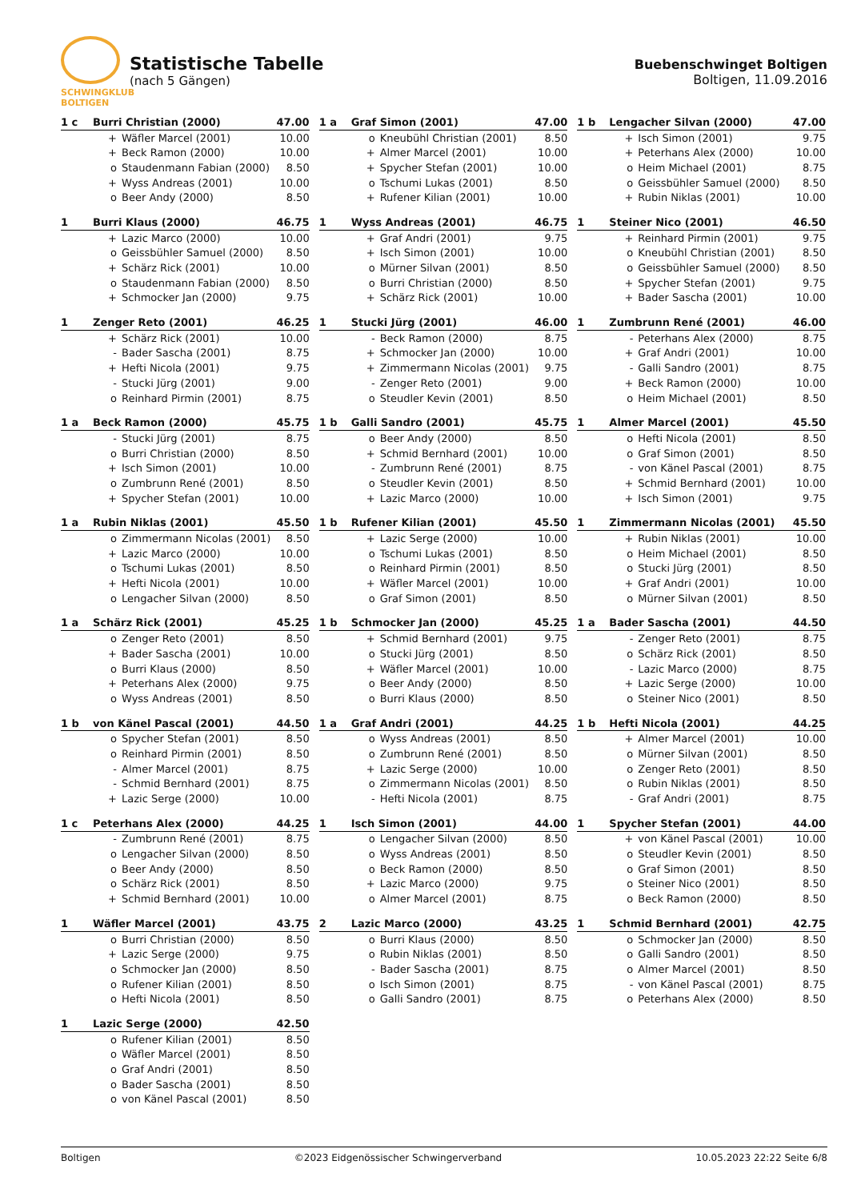SCHWINGKLUB
BOLTIGEN
Statistische Tabelle
(nach 5 Gängen)
Buebenschwinget Boltigen
Boltigen, 11.09.2016
| 1 c | Burri Christian (2000) | | 47.00 |
| --- | --- | --- | --- |
| | + | Wäfler Marcel (2001) | 10.00 |
| | + | Beck Ramon (2000) | 10.00 |
| | o | Staudenmann Fabian (2000) | 8.50 |
| | + | Wyss Andreas (2001) | 10.00 |
| | o | Beer Andy (2000) | 8.50 |
| 1 a | Graf Simon (2001) | | 47.00 |
| --- | --- | --- | --- |
| | o | Kneubühl Christian (2001) | 8.50 |
| | + | Almer Marcel (2001) | 10.00 |
| | + | Spycher Stefan (2001) | 10.00 |
| | o | Tschumi Lukas (2001) | 8.50 |
| | + | Rufener Kilian (2001) | 10.00 |
| 1 b | Lengacher Silvan (2000) | | 47.00 |
| --- | --- | --- | --- |
| | + | Isch Simon (2001) | 9.75 |
| | + | Peterhans Alex (2000) | 10.00 |
| | o | Heim Michael (2001) | 8.75 |
| | o | Geissbühler Samuel (2000) | 8.50 |
| | + | Rubin Niklas (2001) | 10.00 |
| 1 | Burri Klaus (2000) | | 46.75 |
| --- | --- | --- | --- |
| | + | Lazic Marco (2000) | 10.00 |
| | o | Geissbühler Samuel (2000) | 8.50 |
| | + | Schärz Rick (2001) | 10.00 |
| | o | Staudenmann Fabian (2000) | 8.50 |
| | + | Schmocker Jan (2000) | 9.75 |
| 1 | Wyss Andreas (2001) | | 46.75 |
| --- | --- | --- | --- |
| | + | Graf Andri (2001) | 9.75 |
| | + | Isch Simon (2001) | 10.00 |
| | o | Mürner Silvan (2001) | 8.50 |
| | o | Burri Christian (2000) | 8.50 |
| | + | Schärz Rick (2001) | 10.00 |
| 1 | Steiner Nico (2001) | | 46.50 |
| --- | --- | --- | --- |
| | + | Reinhard Pirmin (2001) | 9.75 |
| | o | Kneubühl Christian (2001) | 8.50 |
| | o | Geissbühler Samuel (2000) | 8.50 |
| | + | Spycher Stefan (2001) | 9.75 |
| | + | Bader Sascha (2001) | 10.00 |
| 1 | Zenger Reto (2001) | | 46.25 |
| --- | --- | --- | --- |
| | + | Schärz Rick (2001) | 10.00 |
| | - | Bader Sascha (2001) | 8.75 |
| | + | Hefti Nicola (2001) | 9.75 |
| | - | Stucki Jürg (2001) | 9.00 |
| | o | Reinhard Pirmin (2001) | 8.75 |
| 1 | Stucki Jürg (2001) | | 46.00 |
| --- | --- | --- | --- |
| | - | Beck Ramon (2000) | 8.75 |
| | + | Schmocker Jan (2000) | 10.00 |
| | + | Zimmermann Nicolas (2001) | 9.75 |
| | - | Zenger Reto (2001) | 9.00 |
| | o | Steudler Kevin (2001) | 8.50 |
| 1 | Zumbrunn René (2001) | | 46.00 |
| --- | --- | --- | --- |
| | - | Peterhans Alex (2000) | 8.75 |
| | + | Graf Andri (2001) | 10.00 |
| | - | Galli Sandro (2001) | 8.75 |
| | + | Beck Ramon (2000) | 10.00 |
| | o | Heim Michael (2001) | 8.50 |
| 1 a | Beck Ramon (2000) | | 45.75 |
| --- | --- | --- | --- |
| | - | Stucki Jürg (2001) | 8.75 |
| | o | Burri Christian (2000) | 8.50 |
| | + | Isch Simon (2001) | 10.00 |
| | o | Zumbrunn René (2001) | 8.50 |
| | + | Spycher Stefan (2001) | 10.00 |
| 1 b | Galli Sandro (2001) | | 45.75 |
| --- | --- | --- | --- |
| | o | Beer Andy (2000) | 8.50 |
| | + | Schmid Bernhard (2001) | 10.00 |
| | - | Zumbrunn René (2001) | 8.75 |
| | o | Steudler Kevin (2001) | 8.50 |
| | + | Lazic Marco (2000) | 10.00 |
| 1 | Almer Marcel (2001) | | 45.50 |
| --- | --- | --- | --- |
| | o | Hefti Nicola (2001) | 8.50 |
| | o | Graf Simon (2001) | 8.50 |
| | - | von Känel Pascal (2001) | 8.75 |
| | + | Schmid Bernhard (2001) | 10.00 |
| | + | Isch Simon (2001) | 9.75 |
| 1 a | Rubin Niklas (2001) | | 45.50 |
| --- | --- | --- | --- |
| | o | Zimmermann Nicolas (2001) | 8.50 |
| | + | Lazic Marco (2000) | 10.00 |
| | o | Tschumi Lukas (2001) | 8.50 |
| | + | Hefti Nicola (2001) | 10.00 |
| | o | Lengacher Silvan (2000) | 8.50 |
| 1 b | Rufener Kilian (2001) | | 45.50 |
| --- | --- | --- | --- |
| | + | Lazic Serge (2000) | 10.00 |
| | o | Tschumi Lukas (2001) | 8.50 |
| | o | Reinhard Pirmin (2001) | 8.50 |
| | + | Wäfler Marcel (2001) | 10.00 |
| | o | Graf Simon (2001) | 8.50 |
| 1 | Zimmermann Nicolas (2001) | | 45.50 |
| --- | --- | --- | --- |
| | + | Rubin Niklas (2001) | 10.00 |
| | o | Heim Michael (2001) | 8.50 |
| | o | Stucki Jürg (2001) | 8.50 |
| | + | Graf Andri (2001) | 10.00 |
| | o | Mürner Silvan (2001) | 8.50 |
| 1 a | Schärz Rick (2001) | | 45.25 |
| --- | --- | --- | --- |
| | o | Zenger Reto (2001) | 8.50 |
| | + | Bader Sascha (2001) | 10.00 |
| | o | Burri Klaus (2000) | 8.50 |
| | + | Peterhans Alex (2000) | 9.75 |
| | o | Wyss Andreas (2001) | 8.50 |
| 1 b | Schmocker Jan (2000) | | 45.25 |
| --- | --- | --- | --- |
| | + | Schmid Bernhard (2001) | 9.75 |
| | o | Stucki Jürg (2001) | 8.50 |
| | + | Wäfler Marcel (2001) | 10.00 |
| | o | Beer Andy (2000) | 8.50 |
| | o | Burri Klaus (2000) | 8.50 |
| 1 a | Bader Sascha (2001) | | 44.50 |
| --- | --- | --- | --- |
| | - | Zenger Reto (2001) | 8.75 |
| | o | Schärz Rick (2001) | 8.50 |
| | - | Lazic Marco (2000) | 8.75 |
| | + | Lazic Serge (2000) | 10.00 |
| | o | Steiner Nico (2001) | 8.50 |
| 1 b | von Känel Pascal (2001) | | 44.50 |
| --- | --- | --- | --- |
| | o | Spycher Stefan (2001) | 8.50 |
| | o | Reinhard Pirmin (2001) | 8.50 |
| | - | Almer Marcel (2001) | 8.75 |
| | - | Schmid Bernhard (2001) | 8.75 |
| | + | Lazic Serge (2000) | 10.00 |
| 1 a | Graf Andri (2001) | | 44.25 |
| --- | --- | --- | --- |
| | o | Wyss Andreas (2001) | 8.50 |
| | o | Zumbrunn René (2001) | 8.50 |
| | + | Lazic Serge (2000) | 10.00 |
| | o | Zimmermann Nicolas (2001) | 8.50 |
| | - | Hefti Nicola (2001) | 8.75 |
| 1 b | Hefti Nicola (2001) | | 44.25 |
| --- | --- | --- | --- |
| | + | Almer Marcel (2001) | 10.00 |
| | o | Mürner Silvan (2001) | 8.50 |
| | o | Zenger Reto (2001) | 8.50 |
| | o | Rubin Niklas (2001) | 8.50 |
| | - | Graf Andri (2001) | 8.75 |
| 1 c | Peterhans Alex (2000) | | 44.25 |
| --- | --- | --- | --- |
| | - | Zumbrunn René (2001) | 8.75 |
| | o | Lengacher Silvan (2000) | 8.50 |
| | o | Beer Andy (2000) | 8.50 |
| | o | Schärz Rick (2001) | 8.50 |
| | + | Schmid Bernhard (2001) | 10.00 |
| 1 | Isch Simon (2001) | | 44.00 |
| --- | --- | --- | --- |
| | o | Lengacher Silvan (2000) | 8.50 |
| | o | Wyss Andreas (2001) | 8.50 |
| | o | Beck Ramon (2000) | 8.50 |
| | + | Lazic Marco (2000) | 9.75 |
| | o | Almer Marcel (2001) | 8.75 |
| 1 | Spycher Stefan (2001) | | 44.00 |
| --- | --- | --- | --- |
| | + | von Känel Pascal (2001) | 10.00 |
| | o | Steudler Kevin (2001) | 8.50 |
| | o | Graf Simon (2001) | 8.50 |
| | o | Steiner Nico (2001) | 8.50 |
| | o | Beck Ramon (2000) | 8.50 |
| 1 | Wäfler Marcel (2001) | | 43.75 |
| --- | --- | --- | --- |
| | o | Burri Christian (2000) | 8.50 |
| | + | Lazic Serge (2000) | 9.75 |
| | o | Schmocker Jan (2000) | 8.50 |
| | o | Rufener Kilian (2001) | 8.50 |
| | o | Hefti Nicola (2001) | 8.50 |
| 2 | Lazic Marco (2000) | | 43.25 |
| --- | --- | --- | --- |
| | o | Burri Klaus (2000) | 8.50 |
| | o | Rubin Niklas (2001) | 8.50 |
| | - | Bader Sascha (2001) | 8.75 |
| | o | Isch Simon (2001) | 8.75 |
| | o | Galli Sandro (2001) | 8.75 |
| 1 | Schmid Bernhard (2001) | | 42.75 |
| --- | --- | --- | --- |
| | o | Schmocker Jan (2000) | 8.50 |
| | o | Galli Sandro (2001) | 8.50 |
| | o | Almer Marcel (2001) | 8.50 |
| | - | von Känel Pascal (2001) | 8.75 |
| | o | Peterhans Alex (2000) | 8.50 |
| 1 | Lazic Serge (2000) | | 42.50 |
| --- | --- | --- | --- |
| | o | Rufener Kilian (2001) | 8.50 |
| | o | Wäfler Marcel (2001) | 8.50 |
| | o | Graf Andri (2001) | 8.50 |
| | o | Bader Sascha (2001) | 8.50 |
| | o | von Känel Pascal (2001) | 8.50 |
Boltigen ©2023 Eidgenössischer Schwingerverband 10.05.2023 22:22 Seite 6/8